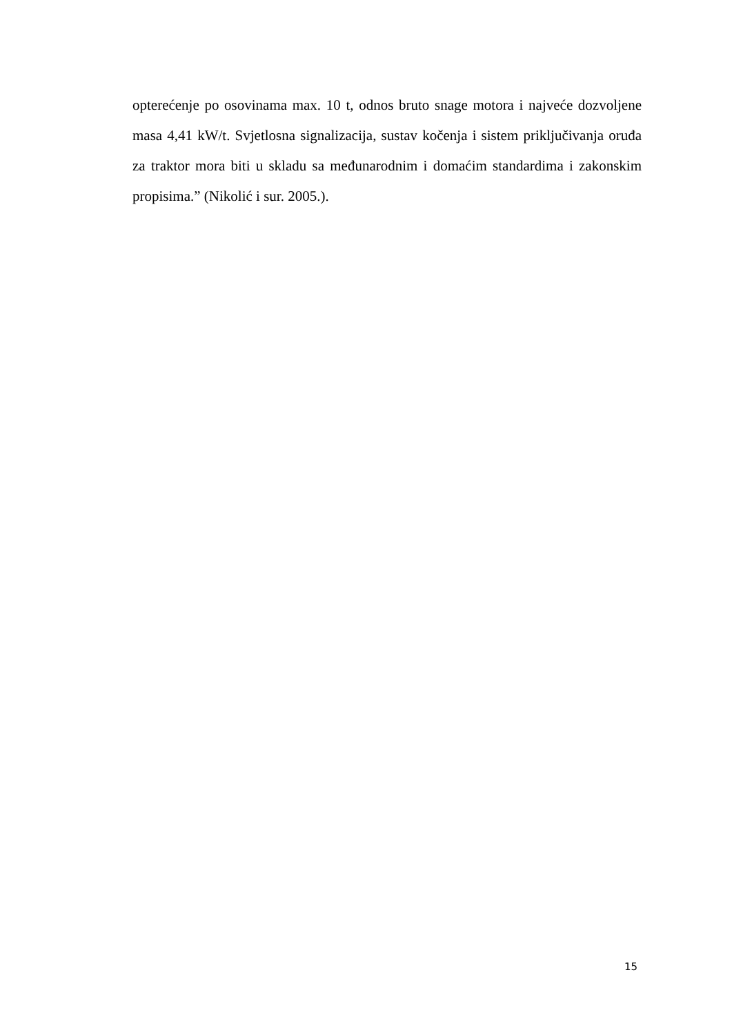opterećenje po osovinama max. 10 t, odnos bruto snage motora i najveće dozvoljene masa 4,41 kW/t. Svjetlosna signalizacija, sustav kočenja i sistem priključivanja oruđa za traktor mora biti u skladu sa međunarodnim i domaćim standardima i zakonskim propisima.” (Nikolić i sur. 2005.).
15